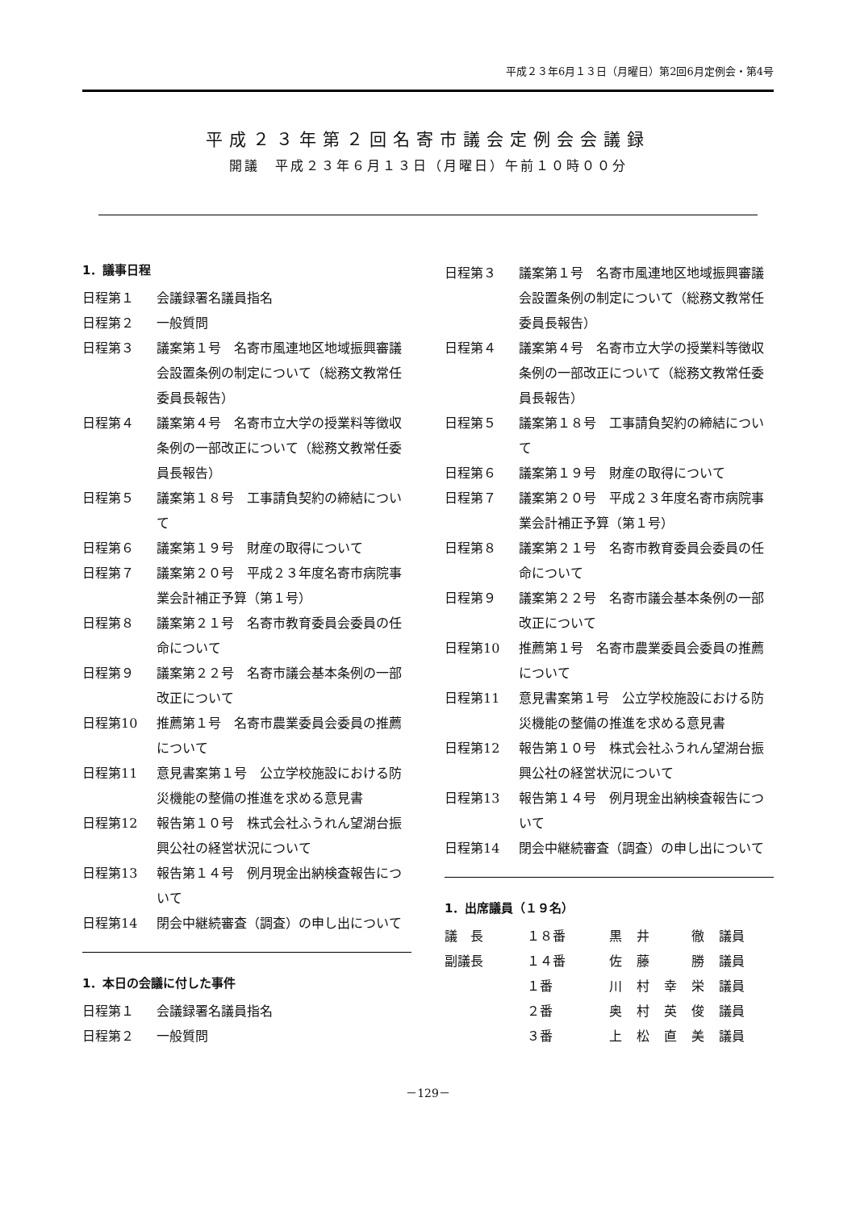平成２３年6月１３日（月曜日）第2回6月定例会・第4号
平成２３年第２回名寄市議会定例会会議録
開議　平成２３年６月１３日（月曜日）午前１０時００分
1．議事日程
日程第１ 会議録署名議員指名
日程第２ 一般質問
日程第３ 議案第１号　名寄市風連地区地域振興審議会設置条例の制定について（総務文教常任委員長報告）
日程第４ 議案第４号　名寄市立大学の授業料等徴収条例の一部改正について（総務文教常任委員長報告）
日程第５ 議案第１８号　工事請負契約の締結について
日程第６ 議案第１９号　財産の取得について
日程第７ 議案第２０号　平成２３年度名寄市病院事業会計補正予算（第１号）
日程第８ 議案第２１号　名寄市教育委員会委員の任命について
日程第９ 議案第２２号　名寄市議会基本条例の一部改正について
日程第10 推薦第１号　名寄市農業委員会委員の推薦について
日程第11 意見書案第１号　公立学校施設における防災機能の整備の推進を求める意見書
日程第12 報告第１０号　株式会社ふうれん望湖台振興公社の経営状況について
日程第13 報告第１４号　例月現金出納検査報告について
日程第14 閉会中継続審査（調査）の申し出について
1．本日の会議に付した事件
日程第１ 会議録署名議員指名
日程第２ 一般質問
日程第３ 議案第１号　名寄市風連地区地域振興審議会設置条例の制定について（総務文教常任委員長報告）
日程第４ 議案第４号　名寄市立大学の授業料等徴収条例の一部改正について（総務文教常任委員長報告）
日程第５ 議案第１８号　工事請負契約の締結について
日程第６ 議案第１９号　財産の取得について
日程第７ 議案第２０号　平成２３年度名寄市病院事業会計補正予算（第１号）
日程第８ 議案第２１号　名寄市教育委員会委員の任命について
日程第９ 議案第２２号　名寄市議会基本条例の一部改正について
日程第10 推薦第１号　名寄市農業委員会委員の推薦について
日程第11 意見書案第１号　公立学校施設における防災機能の整備の推進を求める意見書
日程第12 報告第１０号　株式会社ふうれん望湖台振興公社の経営状況について
日程第13 報告第１４号　例月現金出納検査報告について
日程第14 閉会中継続審査（調査）の申し出について
1．出席議員（１９名）
| 議 長 | １８番 | 黒 | 井 | | 徹 | 議員 |
| 副議長 | １４番 | 佐 | 藤 | | 勝 | 議員 |
| | １番 | 川 | 村 | 幸 | 栄 | 議員 |
| | ２番 | 奥 | 村 | 英 | 俊 | 議員 |
| | ３番 | 上 | 松 | 直 | 美 | 議員 |
－129－